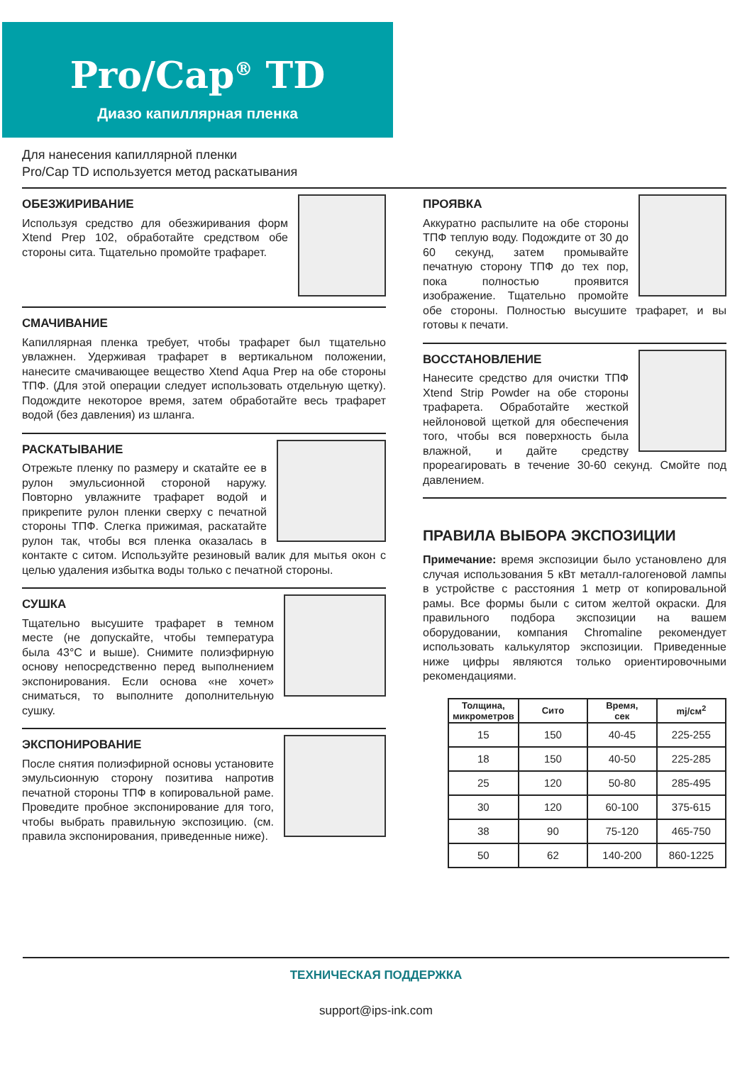Pro/Cap<sup>®</sup> TD
Диазо капиллярная пленка
Для нанесения капиллярной пленки
Pro/Cap TD используется метод раскатывания
ОБЕЗЖИРИВАНИЕ
Используя средство для обезжиривания форм Xtend Prep 102, обработайте средством обе стороны сита. Тщательно промойте трафарет.
СМАЧИВАНИЕ
Капиллярная пленка требует, чтобы трафарет был тщательно увлажнен. Удерживая трафарет в вертикальном положении, нанесите смачивающее вещество Xtend Aqua Prep на обе стороны ТПФ. (Для этой операции следует использовать отдельную щетку). Подождите некоторое время, затем обработайте весь трафарет водой (без давления) из шланга.
РАСКАТЫВАНИЕ
Отрежьте пленку по размеру и скатайте ее в рулон эмульсионной стороной наружу. Повторно увлажните трафарет водой и прикрепите рулон пленки сверху с печатной стороны ТПФ. Слегка прижимая, раскатайте рулон так, чтобы вся пленка оказалась в контакте с ситом. Используйте резиновый валик для мытья окон с целью удаления избытка воды только с печатной стороны.
СУШКА
Тщательно высушите трафарет в темном месте (не допускайте, чтобы температура была 43°С и выше). Снимите полиэфирную основу непосредственно перед выполнением экспонирования. Если основа «не хочет» сниматься, то выполните дополнительную сушку.
ЭКСПОНИРОВАНИЕ
После снятия полиэфирной основы установите эмульсионную сторону позитива напротив печатной стороны ТПФ в копировальной раме. Проведите пробное экспонирование для того, чтобы выбрать правильную экспозицию. (см. правила экспонирования, приведенные ниже).
ПРОЯВКА
Аккуратно распылите на обе стороны ТПФ теплую воду. Подождите от 30 до 60 секунд, затем промывайте печатную сторону ТПФ до тех пор, пока полностью проявится изображение. Тщательно промойте обе стороны. Полностью высушите трафарет, и вы готовы к печати.
ВОССТАНОВЛЕНИЕ
Нанесите средство для очистки ТПФ Xtend Strip Powder на обе стороны трафарета. Обработайте жесткой нейлоновой щеткой для обеспечения того, чтобы вся поверхность была влажной, и дайте средству прореагировать в течение 30-60 секунд. Смойте под давлением.
ПРАВИЛА ВЫБОРА ЭКСПОЗИЦИИ
Примечание: время экспозиции было установлено для случая использования 5 кВт металл-галогеновой лампы в устройстве с расстояния 1 метр от копировальной рамы. Все формы были с ситом желтой окраски. Для правильного подбора экспозиции на вашем оборудовании, компания Chromaline рекомендует использовать калькулятор экспозиции. Приведенные ниже цифры являются только ориентировочными рекомендациями.
| Толщина, микрометров | Сито | Время, сек | mj/см<sup>2</sup> |
| --- | --- | --- | --- |
| 15 | 150 | 40-45 | 225-255 |
| 18 | 150 | 40-50 | 225-285 |
| 25 | 120 | 50-80 | 285-495 |
| 30 | 120 | 60-100 | 375-615 |
| 38 | 90 | 75-120 | 465-750 |
| 50 | 62 | 140-200 | 860-1225 |
ТЕХНИЧЕСКАЯ ПОДДЕРЖКА
support@ips-ink.com